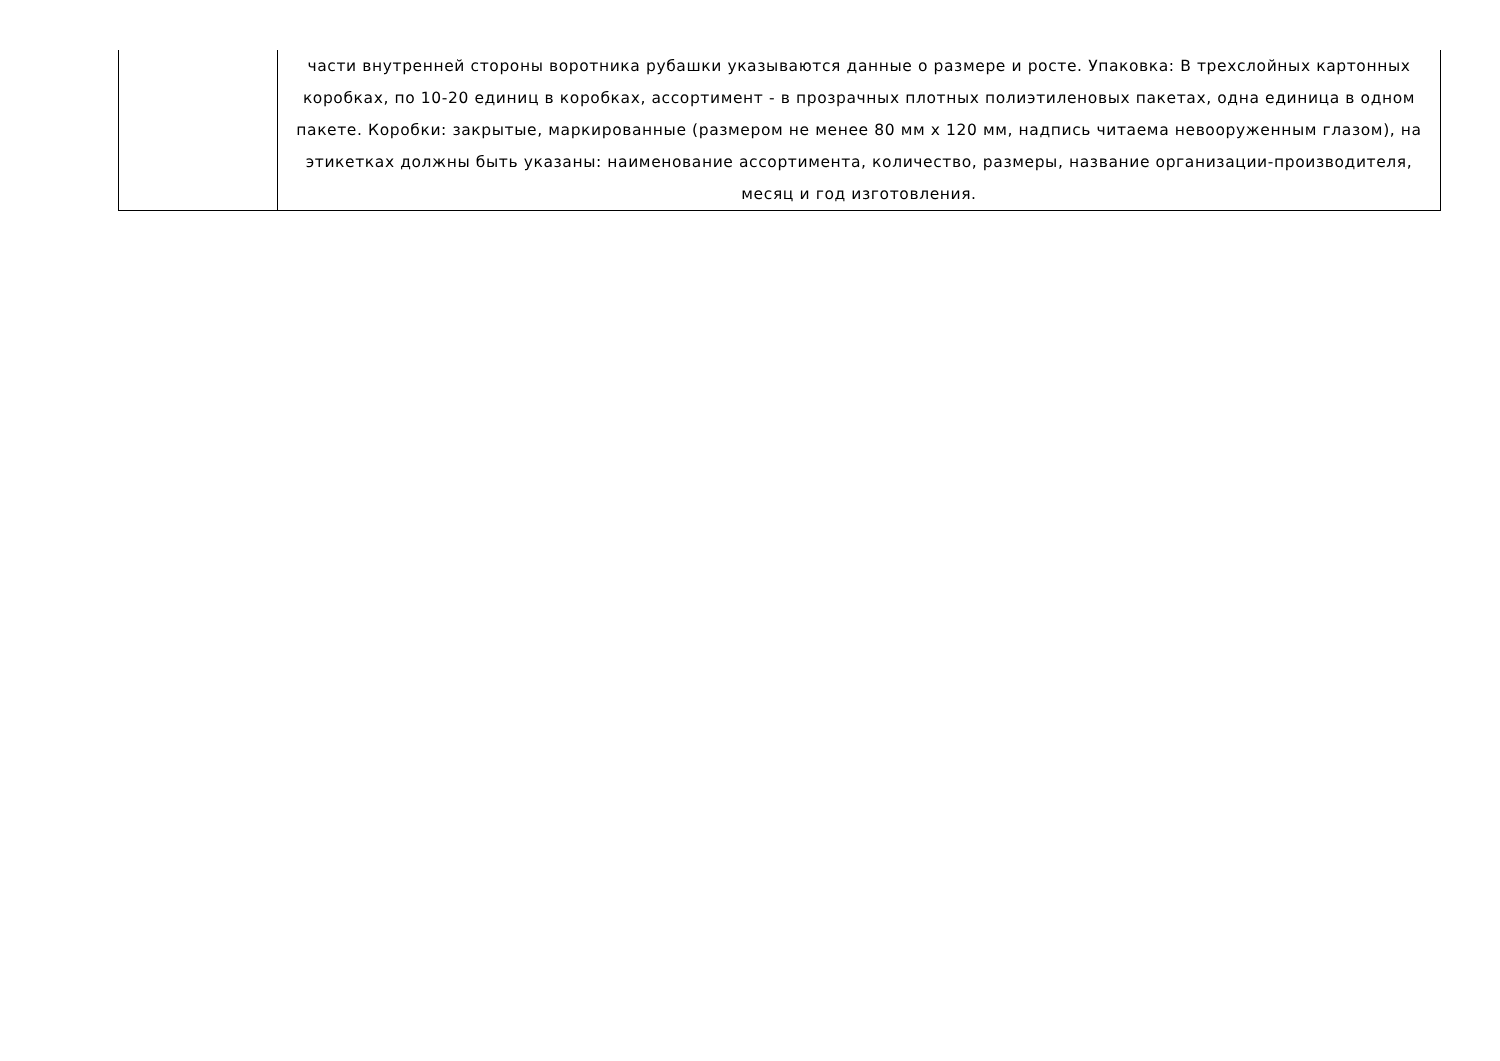| | части внутренней стороны воротника рубашки указываются данные о размере и росте. Упаковка: В трехслойных картонных коробках, по 10-20 единиц в коробках, ассортимент - в прозрачных плотных полиэтиленовых пакетах, одна единица в одном пакете. Коробки: закрытые, маркированные (размером не менее 80 мм х 120 мм, надпись читаема невооруженным глазом), на этикетках должны быть указаны: наименование ассортимента, количество, размеры, название организации-производителя, месяц и год изготовления. |